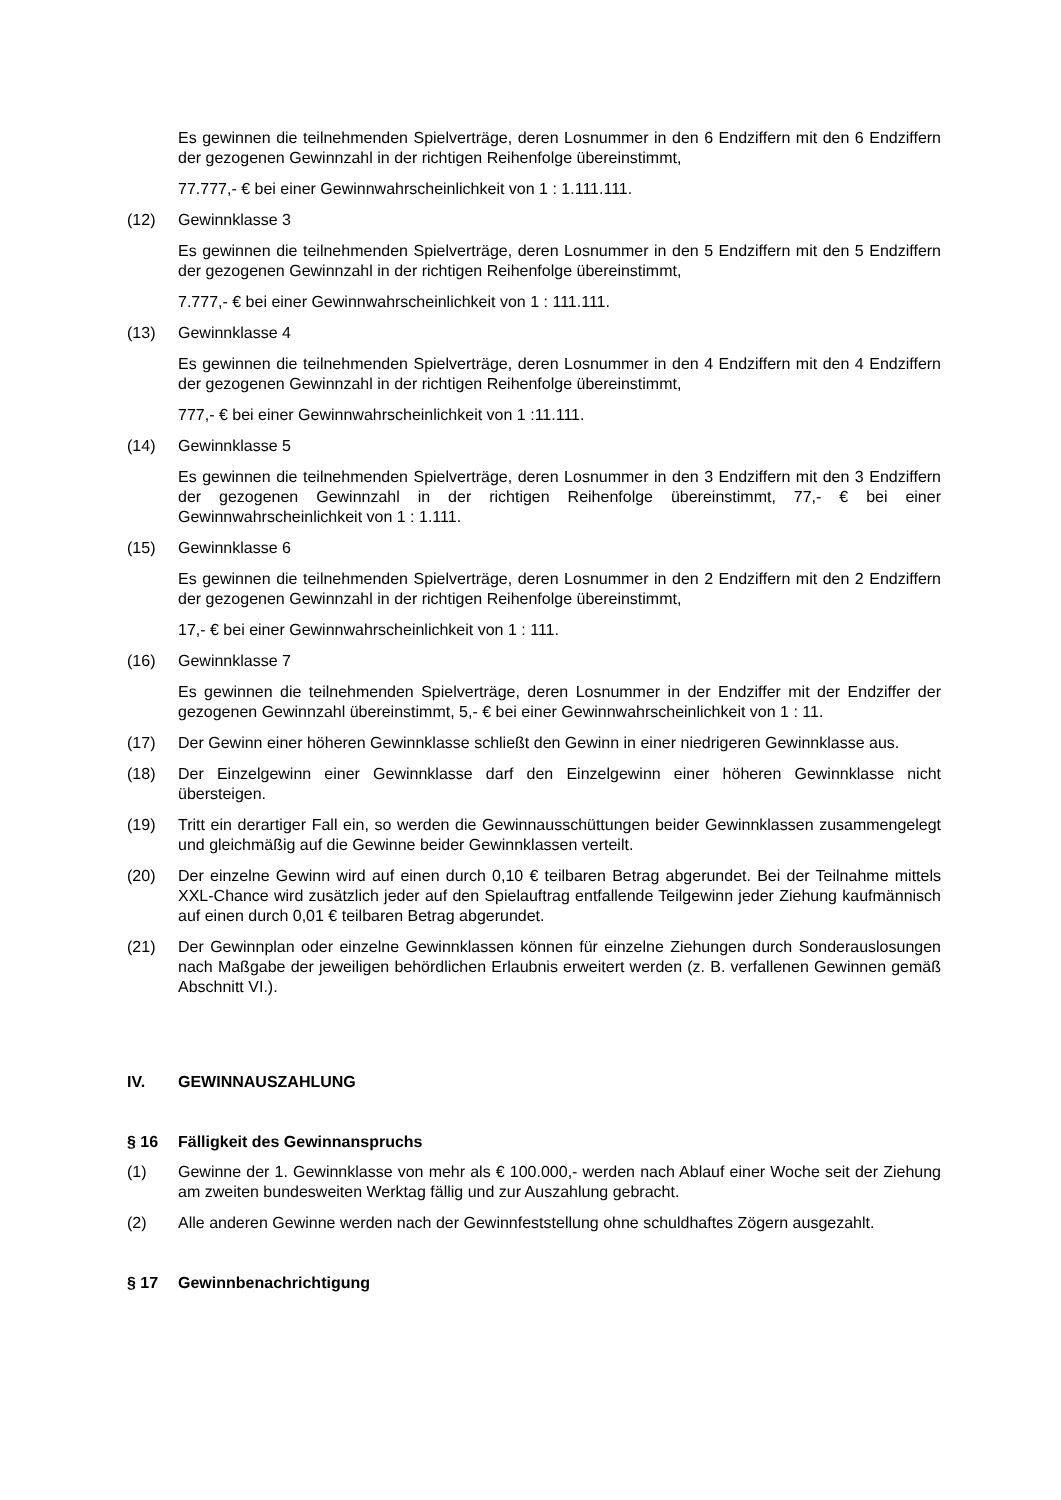Es gewinnen die teilnehmenden Spielverträge, deren Losnummer in den 6 Endziffern mit den 6 Endziffern der gezogenen Gewinnzahl in der richtigen Reihenfolge übereinstimmt,
77.777,- € bei einer Gewinnwahrscheinlichkeit von 1 : 1.111.111.
(12) Gewinnklasse 3
Es gewinnen die teilnehmenden Spielverträge, deren Losnummer in den 5 Endziffern mit den 5 Endziffern der gezogenen Gewinnzahl in der richtigen Reihenfolge übereinstimmt,
7.777,- € bei einer Gewinnwahrscheinlichkeit von 1 : 111.111.
(13) Gewinnklasse 4
Es gewinnen die teilnehmenden Spielverträge, deren Losnummer in den 4 Endziffern mit den 4 Endziffern der gezogenen Gewinnzahl in der richtigen Reihenfolge übereinstimmt,
777,- € bei einer Gewinnwahrscheinlichkeit von 1 :11.111.
(14) Gewinnklasse 5
Es gewinnen die teilnehmenden Spielverträge, deren Losnummer in den 3 Endziffern mit den 3 Endziffern der gezogenen Gewinnzahl in der richtigen Reihenfolge übereinstimmt, 77,- € bei einer Gewinnwahrscheinlichkeit von 1 : 1.111.
(15) Gewinnklasse 6
Es gewinnen die teilnehmenden Spielverträge, deren Losnummer in den 2 Endziffern mit den 2 Endziffern der gezogenen Gewinnzahl in der richtigen Reihenfolge übereinstimmt,
17,- € bei einer Gewinnwahrscheinlichkeit von 1 : 111.
(16) Gewinnklasse 7
Es gewinnen die teilnehmenden Spielverträge, deren Losnummer in der Endziffer mit der Endziffer der gezogenen Gewinnzahl übereinstimmt, 5,- € bei einer Gewinnwahrscheinlichkeit von 1 : 11.
(17) Der Gewinn einer höheren Gewinnklasse schließt den Gewinn in einer niedrigeren Gewinnklasse aus.
(18) Der Einzelgewinn einer Gewinnklasse darf den Einzelgewinn einer höheren Gewinnklasse nicht übersteigen.
(19) Tritt ein derartiger Fall ein, so werden die Gewinnausschüttungen beider Gewinnklassen zusammengelegt und gleichmäßig auf die Gewinne beider Gewinnklassen verteilt.
(20) Der einzelne Gewinn wird auf einen durch 0,10 € teilbaren Betrag abgerundet. Bei der Teilnahme mittels XXL-Chance wird zusätzlich jeder auf den Spielauftrag entfallende Teilgewinn jeder Ziehung kaufmännisch auf einen durch 0,01 € teilbaren Betrag abgerundet.
(21) Der Gewinnplan oder einzelne Gewinnklassen können für einzelne Ziehungen durch Sonderauslosungen nach Maßgabe der jeweiligen behördlichen Erlaubnis erweitert werden (z. B. verfallenen Gewinnen gemäß Abschnitt VI.).
IV. GEWINNAUSZAHLUNG
§ 16 Fälligkeit des Gewinnanspruchs
(1) Gewinne der 1. Gewinnklasse von mehr als € 100.000,- werden nach Ablauf einer Woche seit der Ziehung am zweiten bundesweiten Werktag fällig und zur Auszahlung gebracht.
(2) Alle anderen Gewinne werden nach der Gewinnfeststellung ohne schuldhaftes Zögern ausgezahlt.
§ 17 Gewinnbenachrichtigung